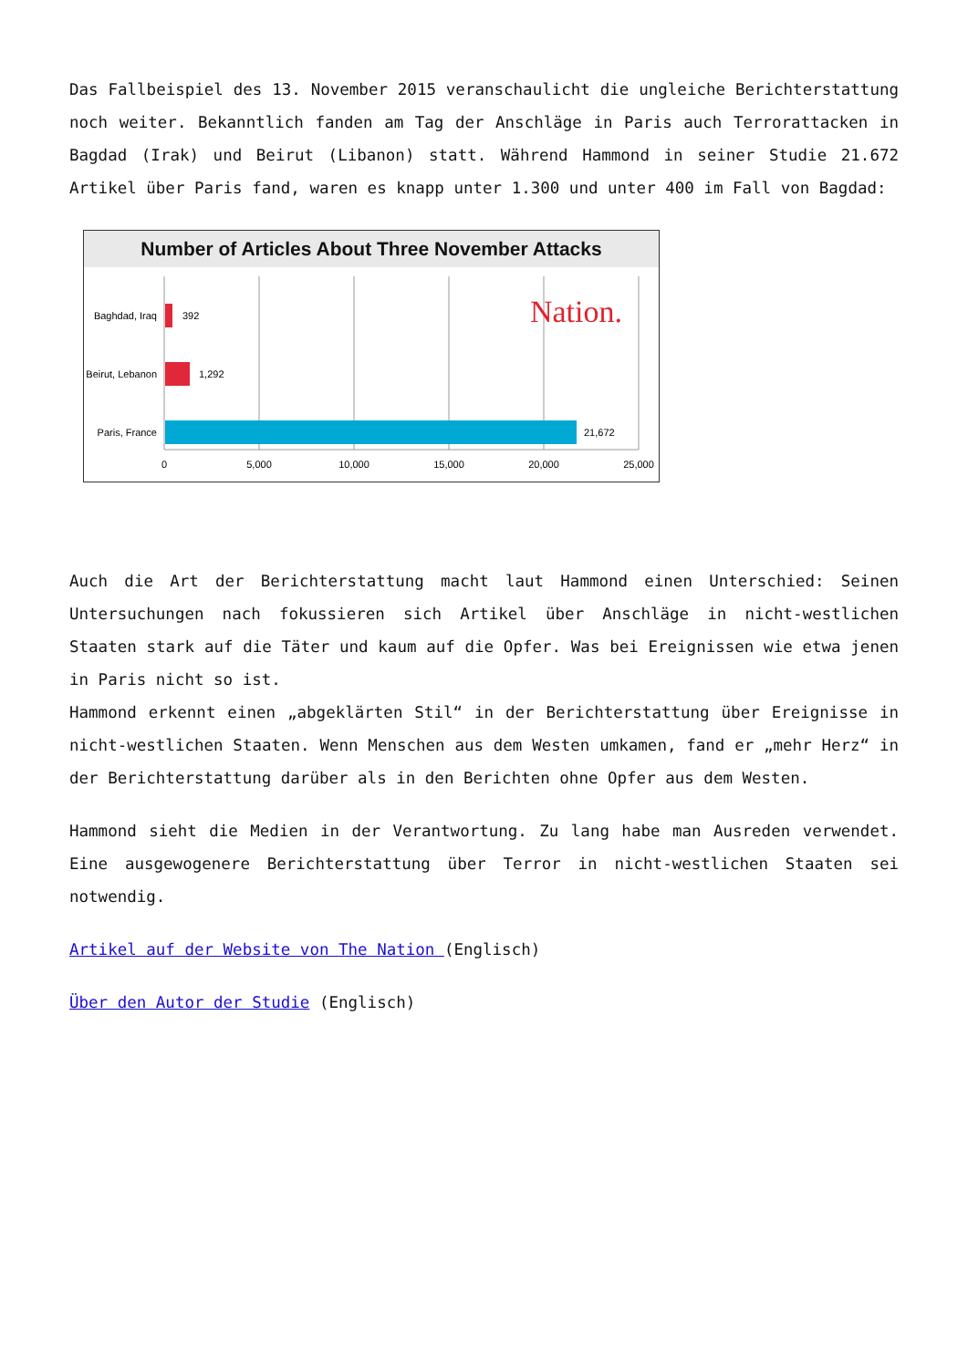Das Fallbeispiel des 13. November 2015 veranschaulicht die ungleiche Berichterstattung noch weiter. Bekanntlich fanden am Tag der Anschläge in Paris auch Terrorattacken in Bagdad (Irak) und Beirut (Libanon) statt. Während Hammond in seiner Studie 21.672 Artikel über Paris fand, waren es knapp unter 1.300 und unter 400 im Fall von Bagdad:
Number of Articles About Three November Attacks
Nation.
Baghdad, Iraq
392
Beirut, Lebanon
1,292
Paris, France
21,672
0
5,000
10,000
15,000
20,000
25,000
Auch die Art der Berichterstattung macht laut Hammond einen Unterschied: Seinen Untersuchungen nach fokussieren sich Artikel über Anschläge in nicht-westlichen Staaten stark auf die Täter und kaum auf die Opfer. Was bei Ereignissen wie etwa jenen in Paris nicht so ist.
Hammond erkennt einen „abgeklärten Stil“ in der Berichterstattung über Ereignisse in nicht-westlichen Staaten. Wenn Menschen aus dem Westen umkamen, fand er „mehr Herz“ in der Berichterstattung darüber als in den Berichten ohne Opfer aus dem Westen.
Hammond sieht die Medien in der Verantwortung. Zu lang habe man Ausreden verwendet. Eine ausgewogenere Berichterstattung über Terror in nicht-westlichen Staaten sei notwendig.
Artikel auf der Website von The Nation (Englisch)
Über den Autor der Studie (Englisch)